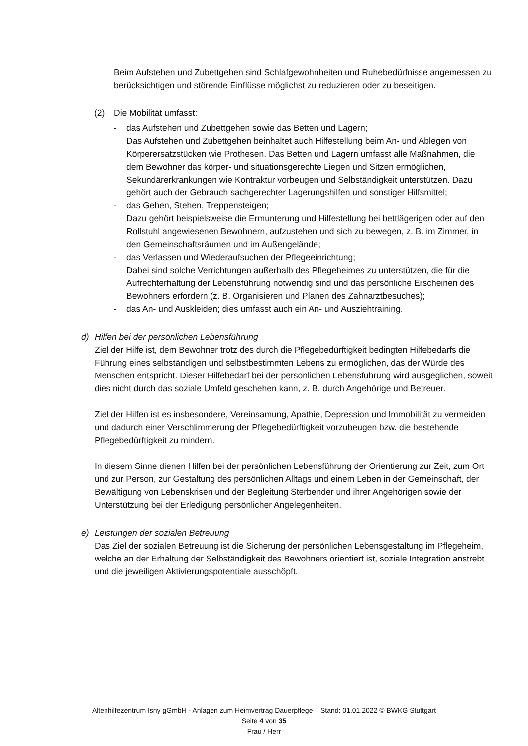Beim Aufstehen und Zubettgehen sind Schlafgewohnheiten und Ruhebedürfnisse angemessen zu berücksichtigen und störende Einflüsse möglichst zu reduzieren oder zu beseitigen.
(2) Die Mobilität umfasst:
- das Aufstehen und Zubettgehen sowie das Betten und Lagern;
Das Aufstehen und Zubettgehen beinhaltet auch Hilfestellung beim An- und Ablegen von Körperersatzstücken wie Prothesen. Das Betten und Lagern umfasst alle Maßnahmen, die dem Bewohner das körper- und situationsgerechte Liegen und Sitzen ermöglichen, Sekundärerkrankungen wie Kontraktur vorbeugen und Selbständigkeit unterstützen. Dazu gehört auch der Gebrauch sachgerechter Lagerungshilfen und sonstiger Hilfsmittel;
- das Gehen, Stehen, Treppensteigen;
Dazu gehört beispielsweise die Ermunterung und Hilfestellung bei bettlägerigen oder auf den Rollstuhl angewiesenen Bewohnern, aufzustehen und sich zu bewegen, z. B. im Zimmer, in den Gemeinschaftsräumen und im Außengelände;
- das Verlassen und Wiederaufsuchen der Pflegeeinrichtung;
Dabei sind solche Verrichtungen außerhalb des Pflegeheimes zu unterstützen, die für die Aufrechterhaltung der Lebensführung notwendig sind und das persönliche Erscheinen des Bewohners erfordern (z. B. Organisieren und Planen des Zahnarztbesuches);
- das An- und Auskleiden; dies umfasst auch ein An- und Ausziehtraining.
d) Hilfen bei der persönlichen Lebensführung
Ziel der Hilfe ist, dem Bewohner trotz des durch die Pflegebedürftigkeit bedingten Hilfebedarfs die Führung eines selbständigen und selbstbestimmten Lebens zu ermöglichen, das der Würde des Menschen entspricht. Dieser Hilfebedarf bei der persönlichen Lebensführung wird ausgeglichen, soweit dies nicht durch das soziale Umfeld geschehen kann, z. B. durch Angehörige und Betreuer.
Ziel der Hilfen ist es insbesondere, Vereinsamung, Apathie, Depression und Immobilität zu vermeiden und dadurch einer Verschlimmerung der Pflegebedürftigkeit vorzubeugen bzw. die bestehende Pflegebedürftigkeit zu mindern.
In diesem Sinne dienen Hilfen bei der persönlichen Lebensführung der Orientierung zur Zeit, zum Ort und zur Person, zur Gestaltung des persönlichen Alltags und einem Leben in der Gemeinschaft, der Bewältigung von Lebenskrisen und der Begleitung Sterbender und ihrer Angehörigen sowie der Unterstützung bei der Erledigung persönlicher Angelegenheiten.
e) Leistungen der sozialen Betreuung
Das Ziel der sozialen Betreuung ist die Sicherung der persönlichen Lebensgestaltung im Pflegeheim, welche an der Erhaltung der Selbständigkeit des Bewohners orientiert ist, soziale Integration anstrebt und die jeweiligen Aktivierungspotentiale ausschöpft.
Altenhilfezentrum Isny gGmbH - Anlagen zum Heimvertrag Dauerpflege – Stand: 01.01.2022 © BWKG Stuttgart
Seite 4 von 35
Frau / Herr